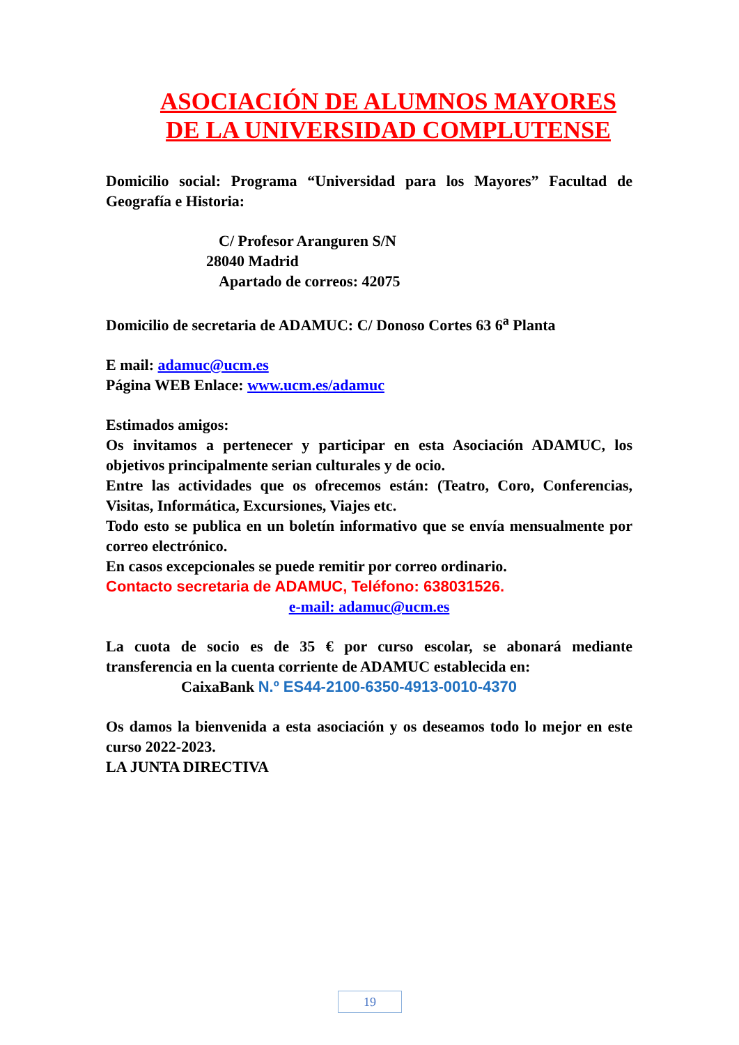ASOCIACIÓN DE ALUMNOS MAYORES
DE LA UNIVERSIDAD COMPLUTENSE
Domicilio social: Programa “Universidad para los Mayores” Facultad de Geografía e Historia:
C/ Profesor Aranguren S/N
28040 Madrid
Apartado de correos: 42075
Domicilio de secretaria de ADAMUC: C/ Donoso Cortes 63 6<sup>a</sup> Planta
E mail: adamuc@ucm.es
Página WEB Enlace: www.ucm.es/adamuc
Estimados amigos:
Os invitamos a pertenecer y participar en esta Asociación ADAMUC, los objetivos principalmente serian culturales y de ocio.
Entre las actividades que os ofrecemos están: (Teatro, Coro, Conferencias, Visitas, Informática, Excursiones, Viajes etc.
Todo esto se publica en un boletín informativo que se envía mensualmente por correo electrónico.
En casos excepcionales se puede remitir por correo ordinario.
Contacto secretaria de ADAMUC, Teléfono: 638031526.
e-mail: adamuc@ucm.es
La cuota de socio es de 35 € por curso escolar, se abonará mediante transferencia en la cuenta corriente de ADAMUC establecida en:
CaixaBank N.º ES44-2100-6350-4913-0010-4370
Os damos la bienvenida a esta asociación y os deseamos todo lo mejor en este curso 2022-2023.
LA JUNTA DIRECTIVA
19